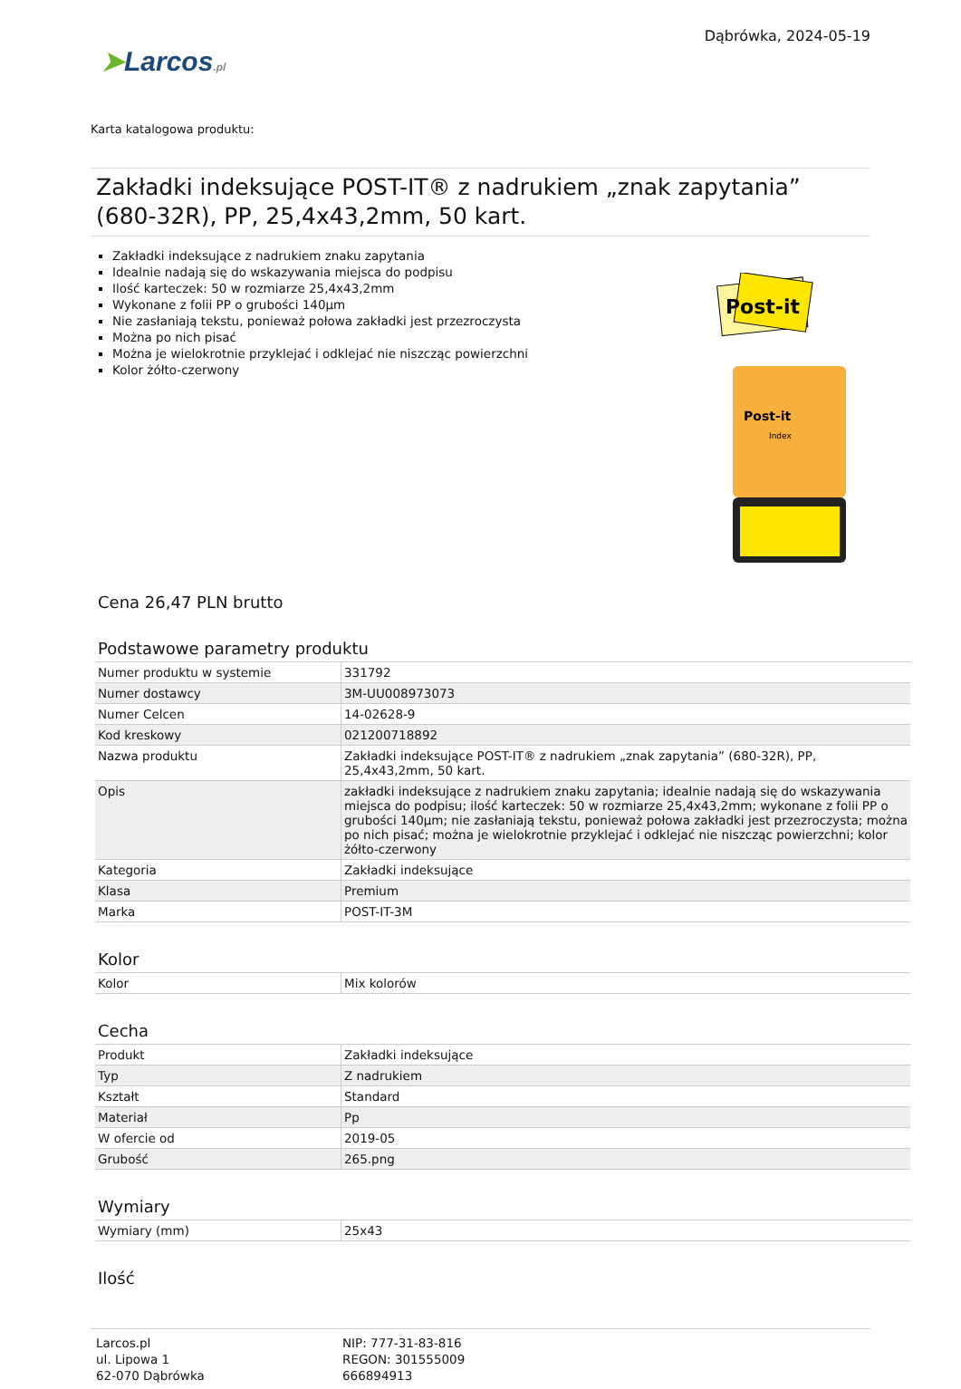➤Larcos.pl
Dąbrówka, 2024-05-19
Karta katalogowa produktu:
Zakładki indeksujące POST-IT® z nadrukiem „znak zapytania” (680-32R), PP, 25,4x43,2mm, 50 kart.
Zakładki indeksujące z nadrukiem znaku zapytania
Idealnie nadają się do wskazywania miejsca do podpisu
Ilość karteczek: 50 w rozmiarze 25,4x43,2mm
Wykonane z folii PP o grubości 140µm
Nie zasłaniają tekstu, ponieważ połowa zakładki jest przezroczysta
Można po nich pisać
Można je wielokrotnie przyklejać i odklejać nie niszcząc powierzchni
Kolor żółto-czerwony
Post-it
Post-it
Index
Cena 26,47 PLN brutto
Podstawowe parametry produktu
| Numer produktu w systemie | 331792 |
| Numer dostawcy | 3M-UU008973073 |
| Numer Celcen | 14-02628-9 |
| Kod kreskowy | 021200718892 |
| Nazwa produktu | Zakładki indeksujące POST-IT® z nadrukiem „znak zapytania” (680-32R), PP, 25,4x43,2mm, 50 kart. |
| Opis | zakładki indeksujące z nadrukiem znaku zapytania; idealnie nadają się do wskazywania miejsca do podpisu; ilość karteczek: 50 w rozmiarze 25,4x43,2mm; wykonane z folii PP o grubości 140µm; nie zasłaniają tekstu, ponieważ połowa zakładki jest przezroczysta; można po nich pisać; można je wielokrotnie przyklejać i odklejać nie niszcząc powierzchni; kolor żółto-czerwony |
| Kategoria | Zakładki indeksujące |
| Klasa | Premium |
| Marka | POST-IT-3M |
Kolor
| Kolor | Mix kolorów |
Cecha
| Produkt | Zakładki indeksujące |
| Typ | Z nadrukiem |
| Kształt | Standard |
| Materiał | Pp |
| W ofercie od | 2019-05 |
| Grubość | 265.png |
Wymiary
| Wymiary (mm) | 25x43 |
Ilość
Larcos.pl
ul. Lipowa 1
62-070 Dąbrówka
NIP: 777-31-83-816
REGON: 301555009
666894913